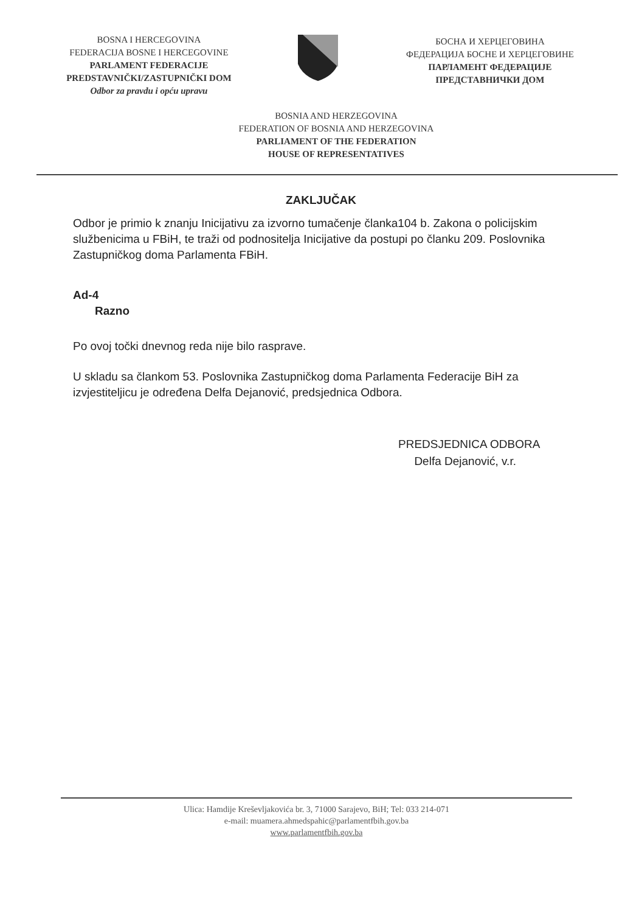BOSNA I HERCEGOVINA
FEDERACIJA BOSNE I HERCEGOVINE
PARLAMENT FEDERACIJE
PREDSTAVNIČKI/ZASTUPNIČKI DOM
Odbor za pravdu i opću upravu
БОСНА И ХЕРЦЕГОВИНА
ФЕДЕРАЦИЈА БОСНЕ И ХЕРЦЕГОВИНЕ
ПАРЛАМЕНТ ФЕДЕРАЦИЈЕ
ПРЕДСТАВНИЧКИ ДОМ
BOSNIA AND HERZEGOVINA
FEDERATION OF BOSNIA AND HERZEGOVINA
PARLIAMENT OF THE FEDERATION
HOUSE OF REPRESENTATIVES
ZAKLJUČAK
Odbor je primio k znanju Inicijativu za izvorno tumačenje članka104 b. Zakona o policijskim službenicima u FBiH, te traži od podnositelja Inicijative da postupi po članku 209. Poslovnika Zastupničkog doma Parlamenta FBiH.
Ad-4
Razno
Po ovoj točki dnevnog reda nije bilo rasprave.
U skladu sa člankom 53. Poslovnika Zastupničkog doma Parlamenta Federacije BiH za izvjestiteljicu je određena Delfa Dejanović, predsjednica Odbora.
PREDSJEDNICA ODBORA
Delfa Dejanović, v.r.
Ulica: Hamdije Kreševljakovića br. 3, 71000 Sarajevo, BiH; Tel: 033 214-071
e-mail: muamera.ahmedspahic@parlamentfbih.gov.ba
www.parlamentfbih.gov.ba